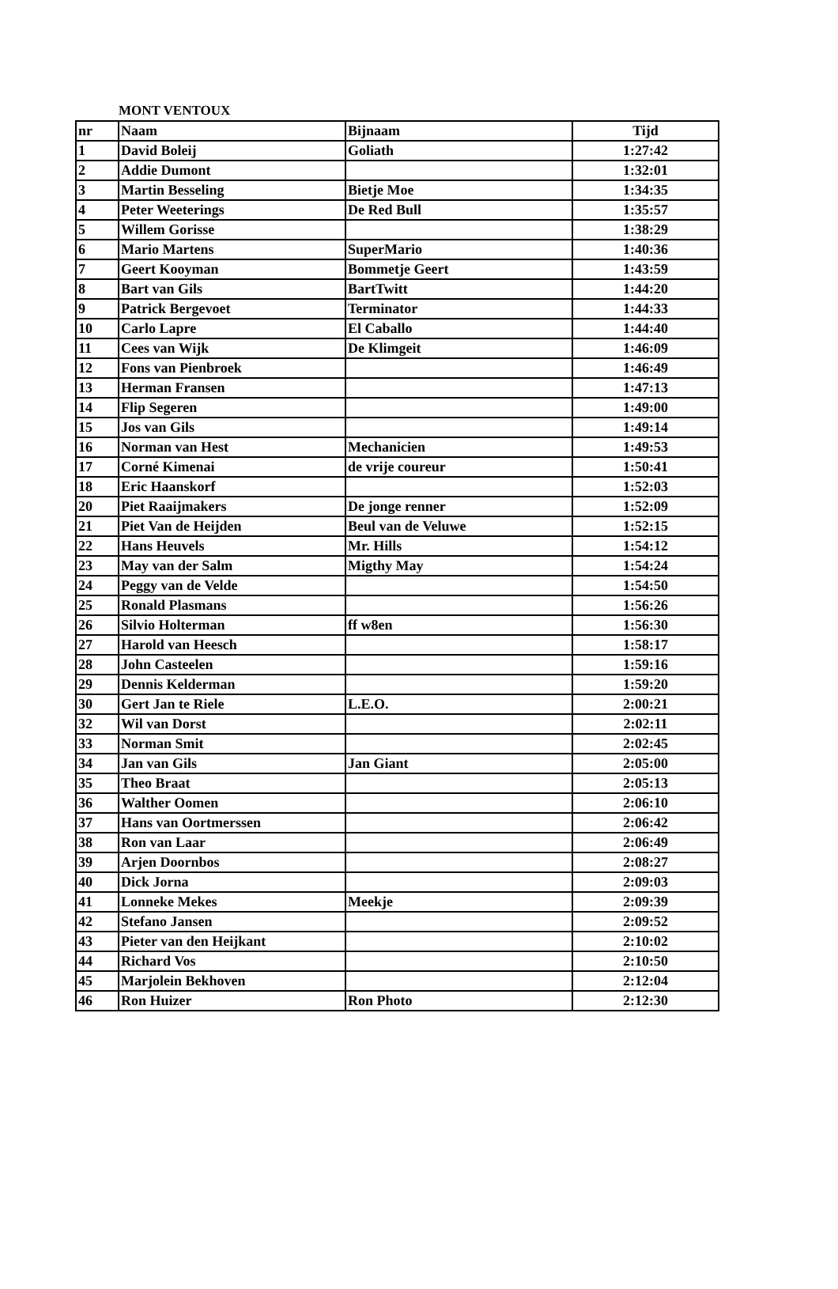MONT VENTOUX
| nr | Naam | Bijnaam | Tijd |
| --- | --- | --- | --- |
| 1 | David Boleij | Goliath | 1:27:42 |
| 2 | Addie Dumont | | 1:32:01 |
| 3 | Martin Besseling | Bietje Moe | 1:34:35 |
| 4 | Peter Weeterings | De Red Bull | 1:35:57 |
| 5 | Willem Gorisse | | 1:38:29 |
| 6 | Mario Martens | SuperMario | 1:40:36 |
| 7 | Geert Kooyman | Bommetje Geert | 1:43:59 |
| 8 | Bart van Gils | BartTwitt | 1:44:20 |
| 9 | Patrick Bergevoet | Terminator | 1:44:33 |
| 10 | Carlo Lapre | El Caballo | 1:44:40 |
| 11 | Cees van Wijk | De Klimgeit | 1:46:09 |
| 12 | Fons van Pienbroek | | 1:46:49 |
| 13 | Herman Fransen | | 1:47:13 |
| 14 | Flip Segeren | | 1:49:00 |
| 15 | Jos van Gils | | 1:49:14 |
| 16 | Norman van Hest | Mechanicien | 1:49:53 |
| 17 | Corné Kimenai | de vrije coureur | 1:50:41 |
| 18 | Eric Haanskorf | | 1:52:03 |
| 20 | Piet Raaijmakers | De jonge renner | 1:52:09 |
| 21 | Piet Van de Heijden | Beul van de Veluwe | 1:52:15 |
| 22 | Hans Heuvels | Mr. Hills | 1:54:12 |
| 23 | May van der Salm | Migthy May | 1:54:24 |
| 24 | Peggy van de Velde | | 1:54:50 |
| 25 | Ronald Plasmans | | 1:56:26 |
| 26 | Silvio Holterman | ff w8en | 1:56:30 |
| 27 | Harold van Heesch | | 1:58:17 |
| 28 | John Casteelen | | 1:59:16 |
| 29 | Dennis Kelderman | | 1:59:20 |
| 30 | Gert Jan te Riele | L.E.O. | 2:00:21 |
| 32 | Wil van Dorst | | 2:02:11 |
| 33 | Norman Smit | | 2:02:45 |
| 34 | Jan van Gils | Jan Giant | 2:05:00 |
| 35 | Theo Braat | | 2:05:13 |
| 36 | Walther Oomen | | 2:06:10 |
| 37 | Hans van Oortmerssen | | 2:06:42 |
| 38 | Ron van Laar | | 2:06:49 |
| 39 | Arjen Doornbos | | 2:08:27 |
| 40 | Dick Jorna | | 2:09:03 |
| 41 | Lonneke Mekes | Meekje | 2:09:39 |
| 42 | Stefano Jansen | | 2:09:52 |
| 43 | Pieter van den Heijkant | | 2:10:02 |
| 44 | Richard Vos | | 2:10:50 |
| 45 | Marjolein Bekhoven | | 2:12:04 |
| 46 | Ron Huizer | Ron Photo | 2:12:30 |